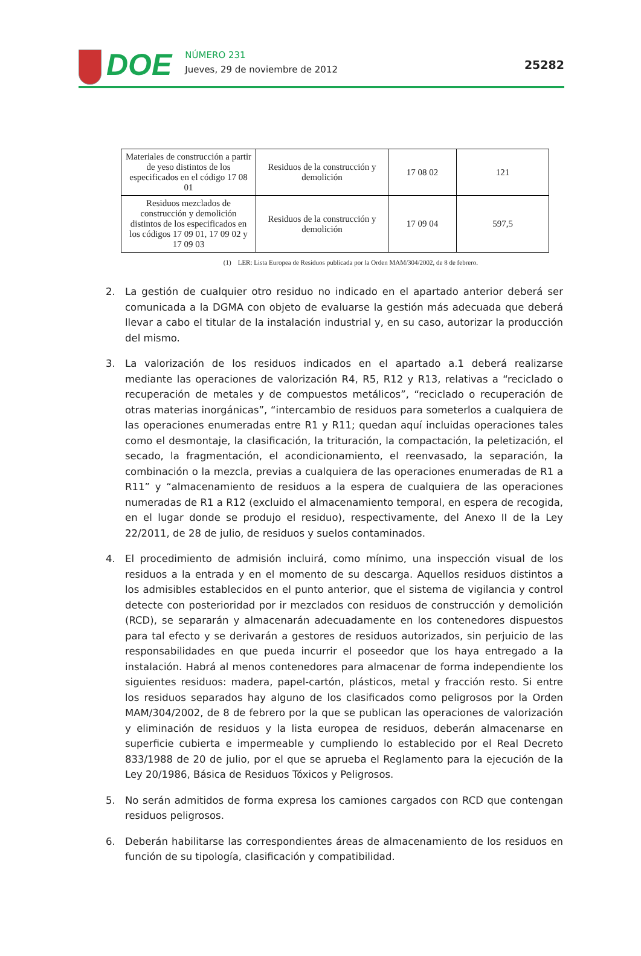DOE
NÚMERO 231
Jueves, 29 de noviembre de 2012
25282
| Materiales de construcción a partir de yeso distintos de los especificados en el código 17 08 01 | Residuos de la construcción y demolición | 17 08 02 | 121 |
| Residuos mezclados de construcción y demolición distintos de los especificados en los códigos 17 09 01, 17 09 02 y 17 09 03 | Residuos de la construcción y demolición | 17 09 04 | 597,5 |
(1) LER: Lista Europea de Residuos publicada por la Orden MAM/304/2002, de 8 de febrero.
2. La gestión de cualquier otro residuo no indicado en el apartado anterior deberá ser comunicada a la DGMA con objeto de evaluarse la gestión más adecuada que deberá llevar a cabo el titular de la instalación industrial y, en su caso, autorizar la producción del mismo.
3. La valorización de los residuos indicados en el apartado a.1 deberá realizarse mediante las operaciones de valorización R4, R5, R12 y R13, relativas a “reciclado o recuperación de metales y de compuestos metálicos”, “reciclado o recuperación de otras materias inorgánicas”, “intercambio de residuos para someterlos a cualquiera de las operaciones enumeradas entre R1 y R11; quedan aquí incluidas operaciones tales como el desmontaje, la clasificación, la trituración, la compactación, la peletización, el secado, la fragmentación, el acondicionamiento, el reenvasado, la separación, la combinación o la mezcla, previas a cualquiera de las operaciones enumeradas de R1 a R11” y “almacenamiento de residuos a la espera de cualquiera de las operaciones numeradas de R1 a R12 (excluido el almacenamiento temporal, en espera de recogida, en el lugar donde se produjo el residuo), respectivamente, del Anexo II de la Ley 22/2011, de 28 de julio, de residuos y suelos contaminados.
4. El procedimiento de admisión incluirá, como mínimo, una inspección visual de los residuos a la entrada y en el momento de su descarga. Aquellos residuos distintos a los admisibles establecidos en el punto anterior, que el sistema de vigilancia y control detecte con posterioridad por ir mezclados con residuos de construcción y demolición (RCD), se separarán y almacenarán adecuadamente en los contenedores dispuestos para tal efecto y se derivarán a gestores de residuos autorizados, sin perjuicio de las responsabilidades en que pueda incurrir el poseedor que los haya entregado a la instalación. Habrá al menos contenedores para almacenar de forma independiente los siguientes residuos: madera, papel-cartón, plásticos, metal y fracción resto. Si entre los residuos separados hay alguno de los clasificados como peligrosos por la Orden MAM/304/2002, de 8 de febrero por la que se publican las operaciones de valorización y eliminación de residuos y la lista europea de residuos, deberán almacenarse en superficie cubierta e impermeable y cumpliendo lo establecido por el Real Decreto 833/1988 de 20 de julio, por el que se aprueba el Reglamento para la ejecución de la Ley 20/1986, Básica de Residuos Tóxicos y Peligrosos.
5. No serán admitidos de forma expresa los camiones cargados con RCD que contengan residuos peligrosos.
6. Deberán habilitarse las correspondientes áreas de almacenamiento de los residuos en función de su tipología, clasificación y compatibilidad.